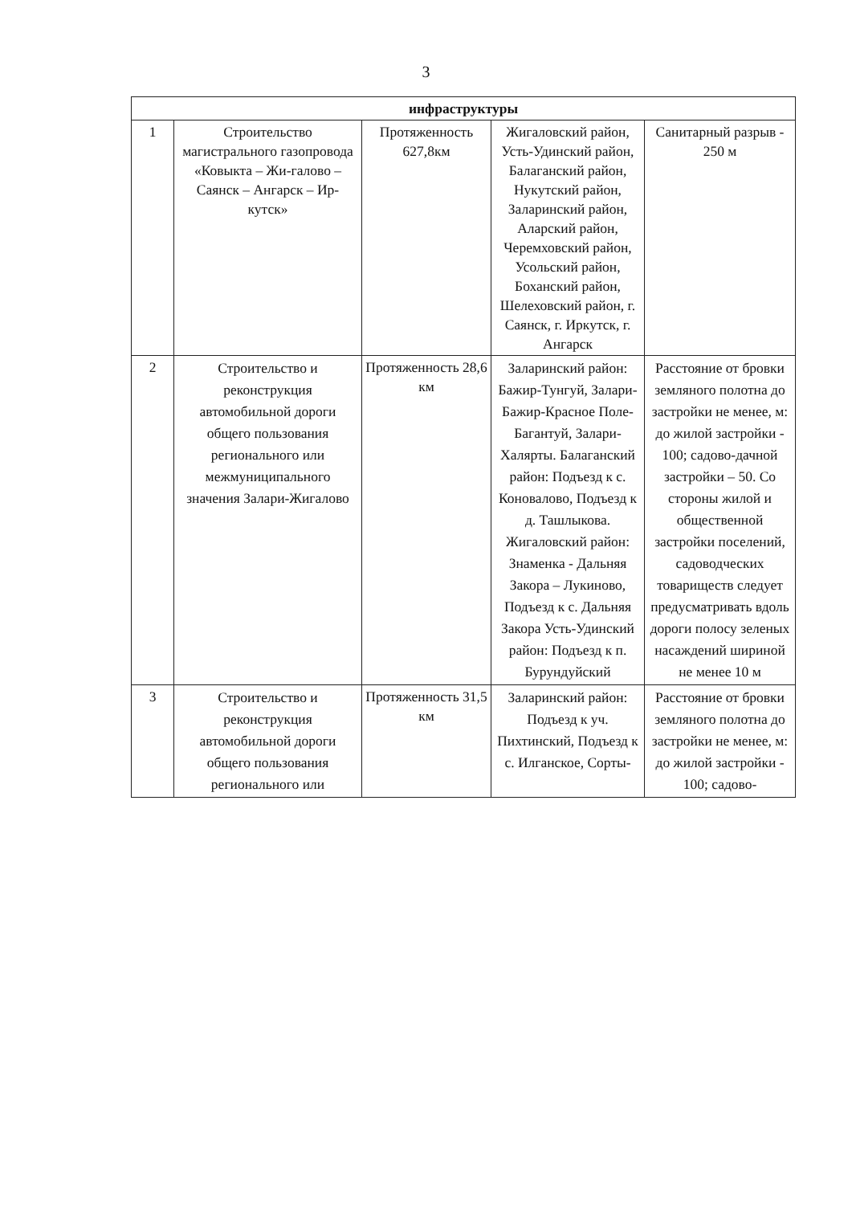3
| инфраструктуры | | | | |
| --- | --- | --- | --- | --- |
| 1 | Строительство магистрального газопровода «Ковыкта – Жи-галово – Саянск – Ангарск – Ир-кутск» | Протяженность 627,8км | Жигаловский район, Усть-Удинский район, Балаганский район, Нукутский район, Заларинский район, Аларский район, Черемховский район, Усольский район, Боханский район, Шелеховский район, г. Саянск, г. Иркутск, г. Ангарск | Санитарный разрыв - 250 м |
| 2 | Строительство и реконструкция автомобильной дороги общего пользования регионального или межмуниципального значения Залари-Жигалово | Протяженность 28,6 км | Заларинский район: Бажир-Тунгуй, Залари-Бажир-Красное Поле-Багантуй, Залари-Халярты. Балаганский район: Подъезд к с. Коновалово, Подъезд к д. Ташлыкова. Жигаловский район: Знаменка - Дальняя Закора – Лукиново, Подъезд к с. Дальняя Закора Усть-Удинский район: Подъезд к п. Бурундуйский | Расстояние от бровки земляного полотна до застройки не менее, м: до жилой застройки - 100; садово-дачной застройки – 50. Со стороны жилой и общественной застройки поселений, садоводческих товариществ следует предусматривать вдоль дороги полосу зеленых насаждений шириной не менее 10 м |
| 3 | Строительство и реконструкция автомобильной дороги общего пользования регионального или | Протяженность 31,5 км | Заларинский район: Подъезд к уч. Пихтинский, Подъезд к с. Илганское, Сорты- | Расстояние от бровки земляного полотна до застройки не менее, м: до жилой застройки - 100; садово- |